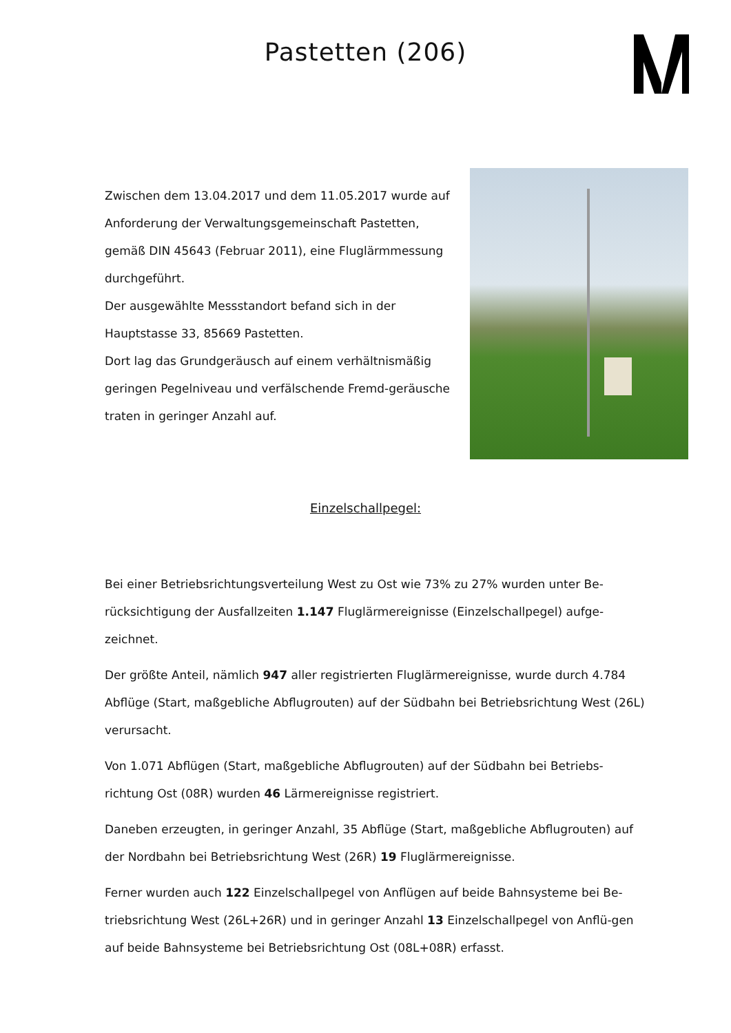Pastetten (206)
Zwischen dem 13.04.2017 und dem 11.05.2017 wurde auf Anforderung der Verwaltungsgemeinschaft Pastetten, gemäß DIN 45643 (Februar 2011), eine Fluglärmmessung durchgeführt.
Der ausgewählte Messstandort befand sich in der Hauptstasse 33, 85669 Pastetten.
Dort lag das Grundgeräusch auf einem verhältnismäßig geringen Pegelniveau und verfälschende Fremd-geräusche traten in geringer Anzahl auf.
Einzelschallpegel:
Bei einer Betriebsrichtungsverteilung West zu Ost wie 73% zu 27% wurden unter Be-rücksichtigung der Ausfallzeiten 1.147 Fluglärmereignisse (Einzelschallpegel) aufge-zeichnet.
Der größte Anteil, nämlich 947 aller registrierten Fluglärmereignisse, wurde durch 4.784 Abflüge (Start, maßgebliche Abflugrouten) auf der Südbahn bei Betriebsrichtung West (26L) verursacht.
Von 1.071 Abflügen (Start, maßgebliche Abflugrouten) auf der Südbahn bei Betriebs-richtung Ost (08R) wurden 46 Lärmereignisse registriert.
Daneben erzeugten, in geringer Anzahl, 35 Abflüge (Start, maßgebliche Abflugrouten) auf der Nordbahn bei Betriebsrichtung West (26R) 19 Fluglärmereignisse.
Ferner wurden auch 122 Einzelschallpegel von Anflügen auf beide Bahnsysteme bei Be-triebsrichtung West (26L+26R) und in geringer Anzahl 13 Einzelschallpegel von Anflü-gen auf beide Bahnsysteme bei Betriebsrichtung Ost (08L+08R) erfasst.